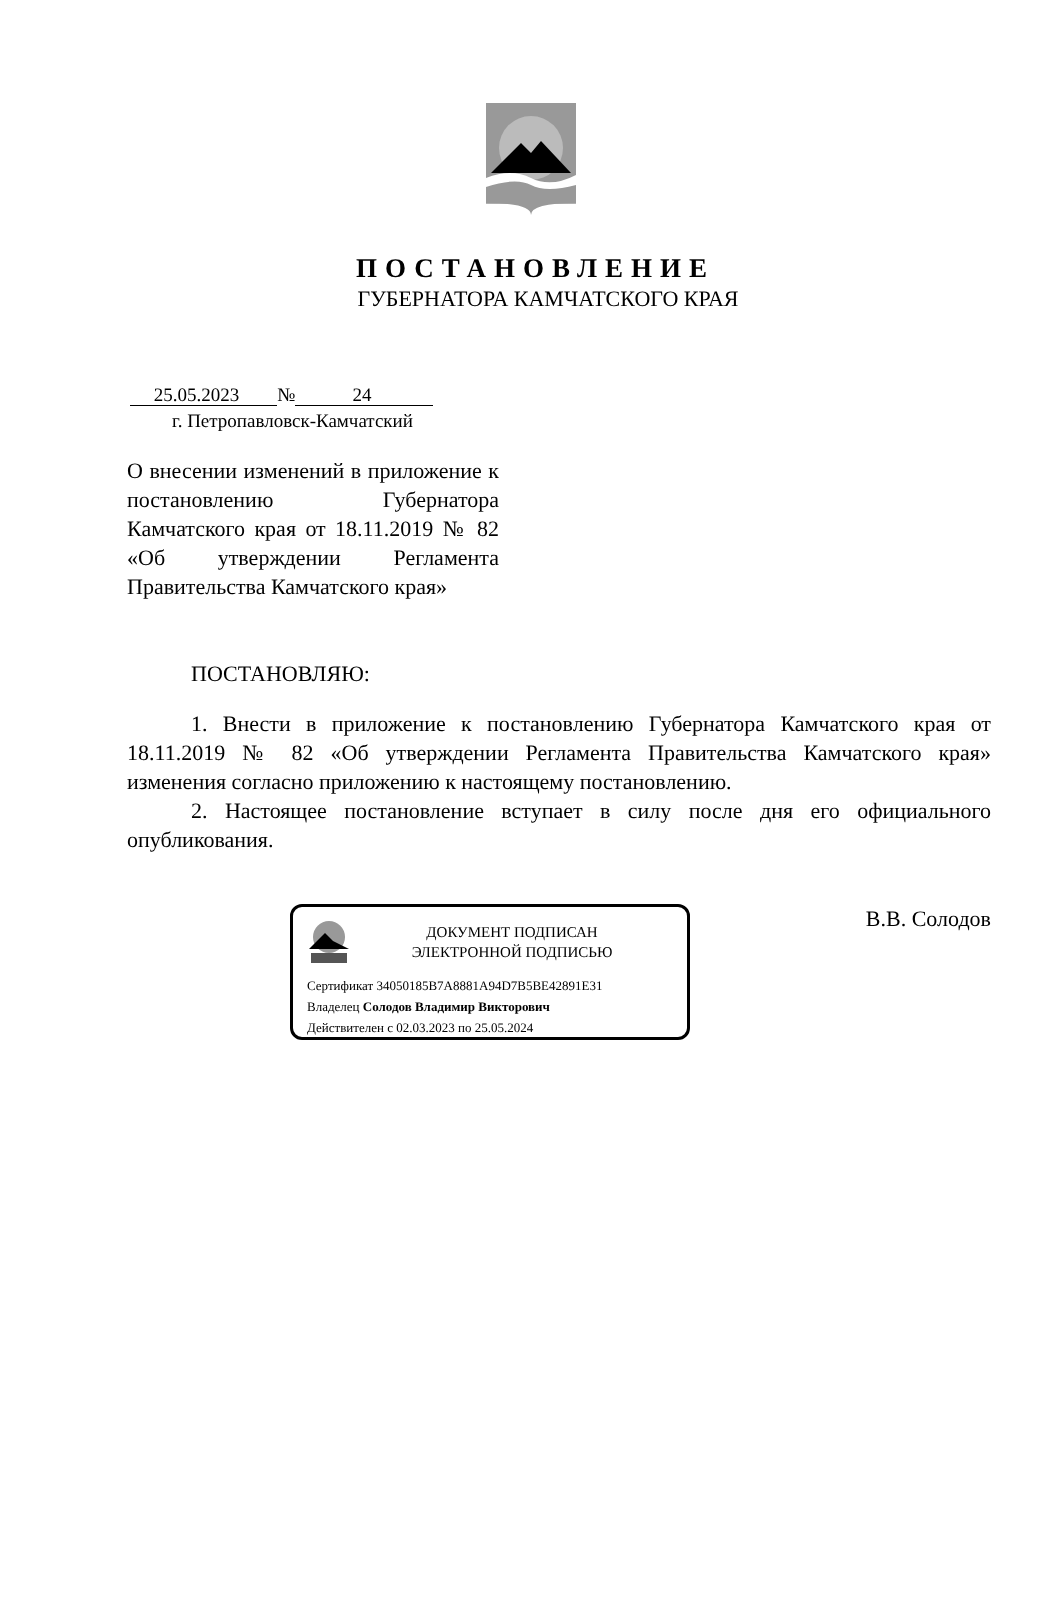ПОСТАНОВЛЕНИЕ
ГУБЕРНАТОРА КАМЧАТСКОГО КРАЯ
25.05.2023 № 24
г. Петропавловск-Камчатский
О внесении изменений в приложение к постановлению Губернатора Камчатского края от 18.11.2019 № 82 «Об утверждении Регламента Правительства Камчатского края»
ПОСТАНОВЛЯЮ:
1. Внести в приложение к постановлению Губернатора Камчатского края от 18.11.2019 № 82 «Об утверждении Регламента Правительства Камчатского края» изменения согласно приложению к настоящему постановлению.
2. Настоящее постановление вступает в силу после дня его официального опубликования.
ДОКУМЕНТ ПОДПИСАН
ЭЛЕКТРОННОЙ ПОДПИСЬЮ
Сертификат 34050185B7A8881A94D7B5BE42891E31
Владелец Солодов Владимир Викторович
Действителен с 02.03.2023 по 25.05.2024
В.В. Солодов